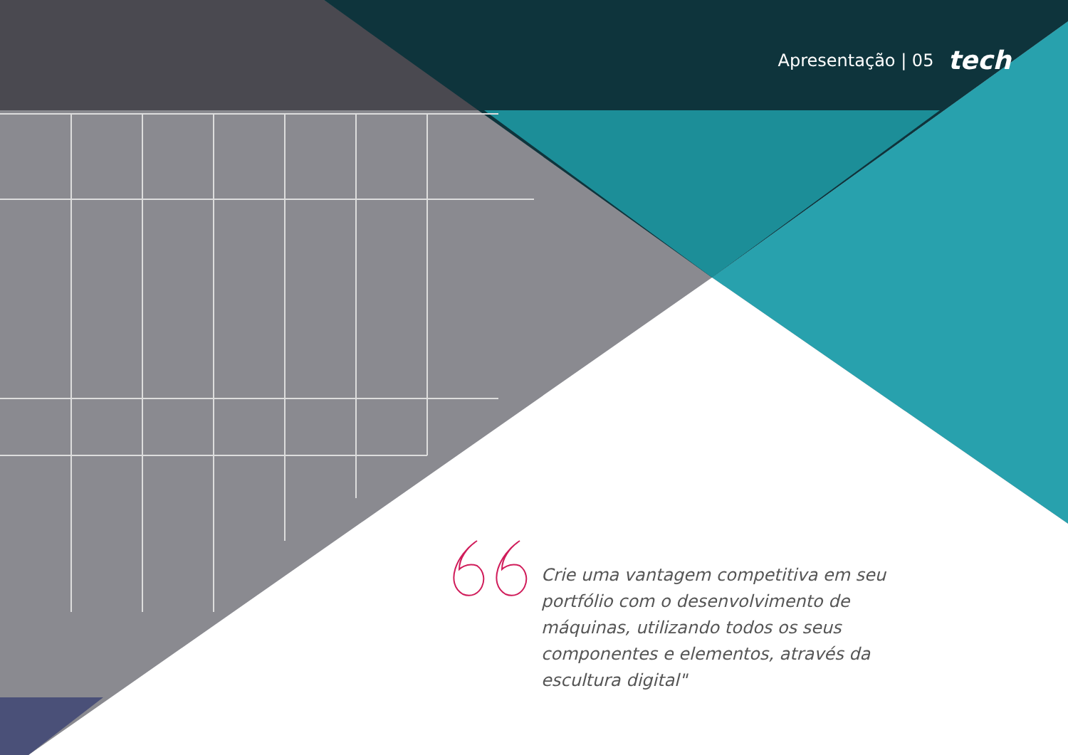Apresentação | 05 tech
Crie uma vantagem competitiva em seu portfólio com o desenvolvimento de máquinas, utilizando todos os seus componentes e elementos, através da escultura digital"